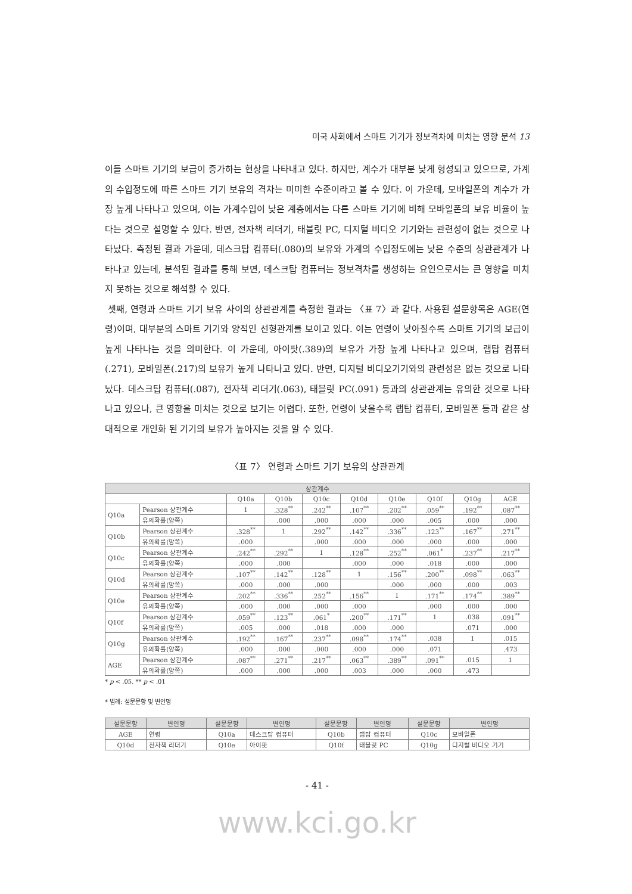미국 사회에서 스마트 기기가 정보격차에 미치는 영향 분석 13
이들 스마트 기기의 보급이 증가하는 현상을 나타내고 있다. 하지만, 계수가 대부분 낮게 형성되고 있으므로, 가계의 수입정도에 따른 스마트 기기 보유의 격차는 미미한 수준이라고 볼 수 있다. 이 가운데, 모바일폰의 계수가 가장 높게 나타나고 있으며, 이는 가계수입이 낮은 계층에서는 다른 스마트 기기에 비해 모바일폰의 보유 비율이 높다는 것으로 설명할 수 있다. 반면, 전자책 리더기, 태블릿 PC, 디지털 비디오 기기와는 관련성이 없는 것으로 나타났다. 측정된 결과 가운데, 데스크탑 컴퓨터(.080)의 보유와 가계의 수입정도에는 낮은 수준의 상관관계가 나타나고 있는데, 분석된 결과를 통해 보면, 데스크탑 컴퓨터는 정보격차를 생성하는 요인으로서는 큰 영향을 미치지 못하는 것으로 해석할 수 있다.
셋째, 연령과 스마트 기기 보유 사이의 상관관계를 측정한 결과는 〈표 7〉과 같다. 사용된 설문항목은 AGE(연령)이며, 대부분의 스마트 기기와 양적인 선형관계를 보이고 있다. 이는 연령이 낮아질수록 스마트 기기의 보급이 높게 나타나는 것을 의미한다. 이 가운데, 아이팟(.389)의 보유가 가장 높게 나타나고 있으며, 랩탑 컴퓨터(.271), 모바일폰(.217)의 보유가 높게 나타나고 있다. 반면, 디지털 비디오기기와의 관련성은 없는 것으로 나타났다. 데스크탑 컴퓨터(.087), 전자책 리더기(.063), 태블릿 PC(.091) 등과의 상관관계는 유의한 것으로 나타나고 있으나, 큰 영향을 미치는 것으로 보기는 어렵다. 또한, 연령이 낮을수록 랩탑 컴퓨터, 모바일폰 등과 같은 상대적으로 개인화 된 기기의 보유가 높아지는 것을 알 수 있다.
〈표 7〉 연령과 스마트 기기 보유의 상관관계
| 상관계수 | | | | | | | | | |
| --- | --- | --- | --- | --- | --- | --- | --- | --- | --- |
| | | Q10a | Q10b | Q10c | Q10d | Q10e | Q10f | Q10g | AGE |
| Q10a | Pearson 상관계수 | 1 | .328<sup>**</sup> | .242<sup>**</sup> | .107<sup>**</sup> | .202<sup>**</sup> | .059<sup>**</sup> | .192<sup>**</sup> | .087<sup>**</sup> |
| | 유의확률(양쪽) | | .000 | .000 | .000 | .000 | .005 | .000 | .000 |
| Q10b | Pearson 상관계수 | .328<sup>**</sup> | 1 | .292<sup>**</sup> | .142<sup>**</sup> | .336<sup>**</sup> | .123<sup>**</sup> | .167<sup>**</sup> | .271<sup>**</sup> |
| | 유의확률(양쪽) | .000 | | .000 | .000 | .000 | .000 | .000 | .000 |
| Q10c | Pearson 상관계수 | .242<sup>**</sup> | .292<sup>**</sup> | 1 | .128<sup>**</sup> | .252<sup>**</sup> | .061<sup>*</sup> | .237<sup>**</sup> | .217<sup>**</sup> |
| | 유의확률(양쪽) | .000 | .000 | | .000 | .000 | .018 | .000 | .000 |
| Q10d | Pearson 상관계수 | .107<sup>**</sup> | .142<sup>**</sup> | .128<sup>**</sup> | 1 | .156<sup>**</sup> | .200<sup>**</sup> | .098<sup>**</sup> | .063<sup>**</sup> |
| | 유의확률(양쪽) | .000 | .000 | .000 | | .000 | .000 | .000 | .003 |
| Q10e | Pearson 상관계수 | .202<sup>**</sup> | .336<sup>**</sup> | .252<sup>**</sup> | .156<sup>**</sup> | 1 | .171<sup>**</sup> | .174<sup>**</sup> | .389<sup>**</sup> |
| | 유의확률(양쪽) | .000 | .000 | .000 | .000 | | .000 | .000 | .000 |
| Q10f | Pearson 상관계수 | .059<sup>**</sup> | .123<sup>**</sup> | .061<sup>*</sup> | .200<sup>**</sup> | .171<sup>**</sup> | 1 | .038 | .091<sup>**</sup> |
| | 유의확률(양쪽) | .005 | .000 | .018 | .000 | .000 | | .071 | .000 |
| Q10g | Pearson 상관계수 | .192<sup>**</sup> | .167<sup>**</sup> | .237<sup>**</sup> | .098<sup>**</sup> | .174<sup>**</sup> | .038 | 1 | .015 |
| | 유의확률(양쪽) | .000 | .000 | .000 | .000 | .000 | .071 | | .473 |
| AGE | Pearson 상관계수 | .087<sup>**</sup> | .271<sup>**</sup> | .217<sup>**</sup> | .063<sup>**</sup> | .389<sup>**</sup> | .091<sup>**</sup> | .015 | 1 |
| | 유의확률(양쪽) | .000 | .000 | .000 | .003 | .000 | .000 | .473 | |
* p < .05, ** p < .01
* 범례: 설문문항 및 변인명
| 설문문항 | 변인명 | 설문문항 | 변인명 | 설문문항 | 변인명 | 설문문항 | 변인명 |
| --- | --- | --- | --- | --- | --- | --- | --- |
| AGE | 연령 | Q10a | 데스크탑 컴퓨터 | Q10b | 랩탑 컴퓨터 | Q10c | 모바일폰 |
| Q10d | 전자책 리더기 | Q10e | 아이팟 | Q10f | 태블릿 PC | Q10g | 디지털 비디오 기기 |
- 41 -
www.kci.go.kr